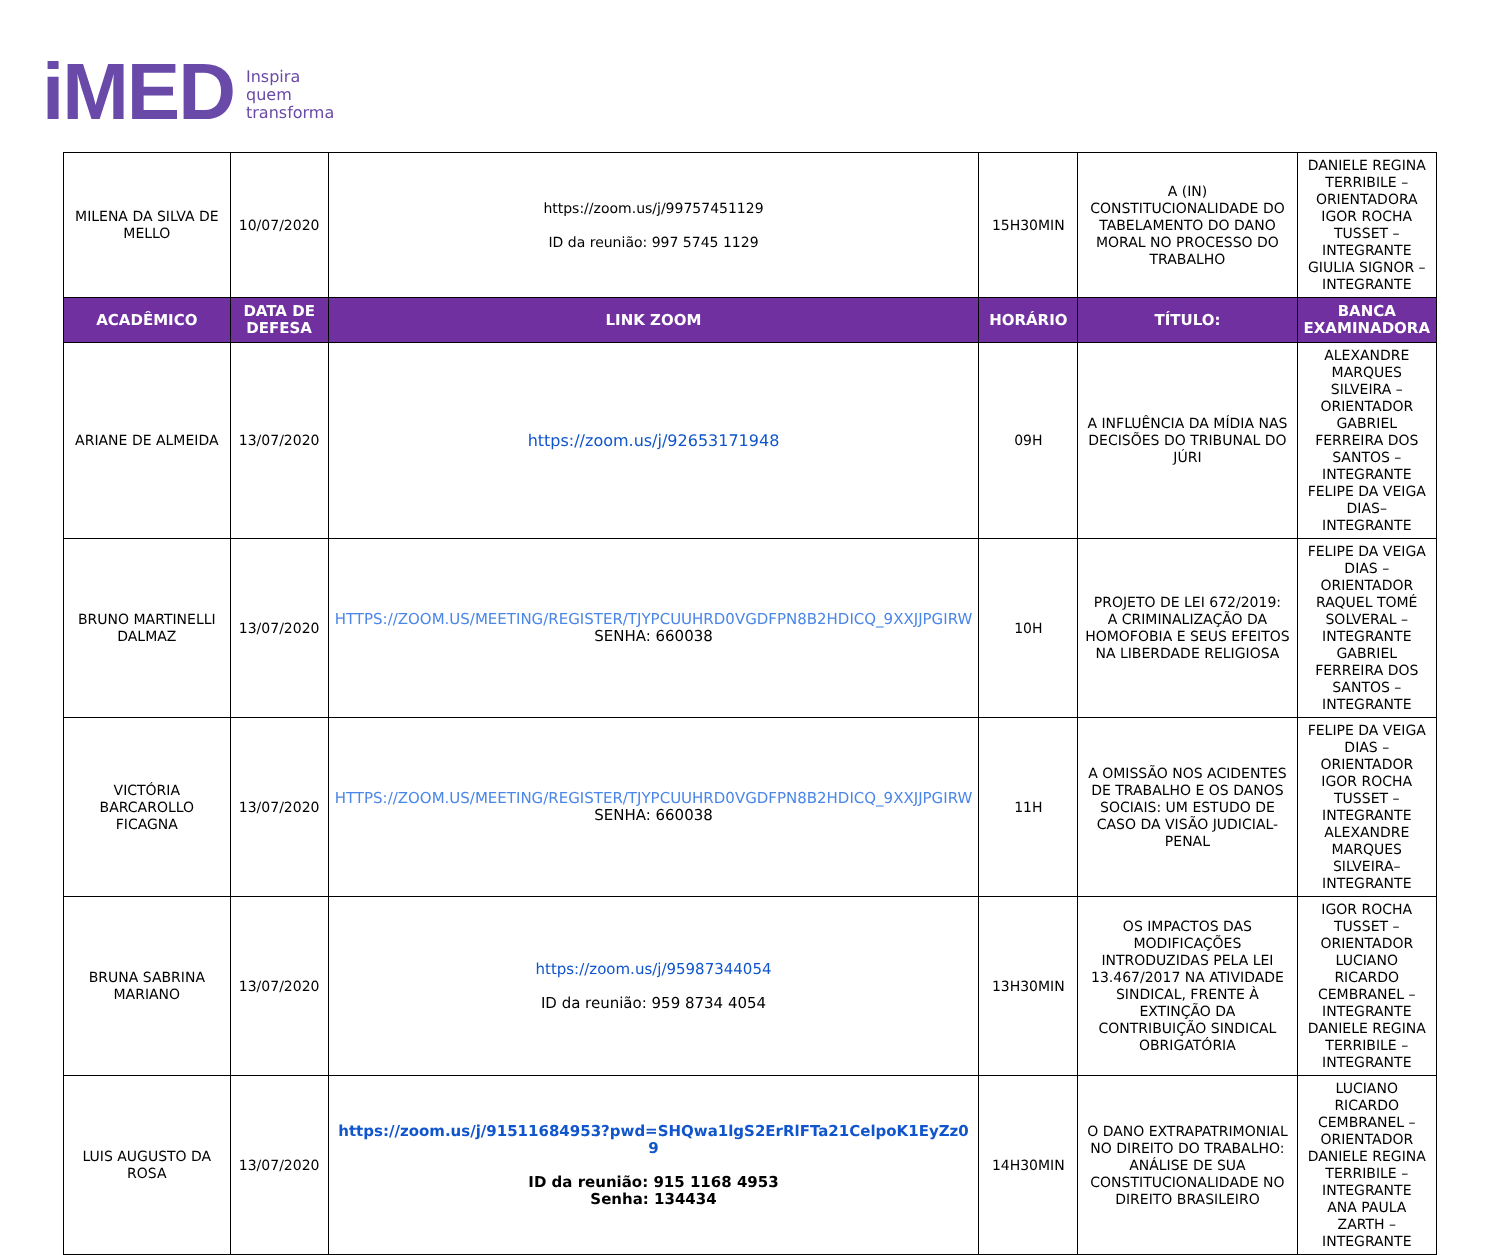iMED
Inspira
quem
transforma
| MILENA DA SILVA DE MELLO | 10/07/2020 | https://zoom.us/j/99757451129 ID da reunião: 997 5745 1129 | 15H30MIN | A (IN) CONSTITUCIONALIDADE DO TABELAMENTO DO DANO MORAL NO PROCESSO DO TRABALHO | DANIELE REGINA TERRIBILE – ORIENTADORA IGOR ROCHA TUSSET – INTEGRANTE GIULIA SIGNOR – INTEGRANTE |
| ACADÊMICO | DATA DE DEFESA | LINK ZOOM | HORÁRIO | TÍTULO: | BANCA EXAMINADORA |
| ARIANE DE ALMEIDA | 13/07/2020 | https://zoom.us/j/92653171948 | 09H | A INFLUÊNCIA DA MÍDIA NAS DECISÕES DO TRIBUNAL DO JÚRI | ALEXANDRE MARQUES SILVEIRA – ORIENTADOR GABRIEL FERREIRA DOS SANTOS – INTEGRANTE FELIPE DA VEIGA DIAS– INTEGRANTE |
| BRUNO MARTINELLI DALMAZ | 13/07/2020 | HTTPS://ZOOM.US/MEETING/REGISTER/TJYPCUUHRD0VGDFPN8B2HDICQ_9XXJJPGIRW SENHA: 660038 | 10H | PROJETO DE LEI 672/2019: A CRIMINALIZAÇÃO DA HOMOFOBIA E SEUS EFEITOS NA LIBERDADE RELIGIOSA | FELIPE DA VEIGA DIAS – ORIENTADOR RAQUEL TOMÉ SOLVERAL – INTEGRANTE GABRIEL FERREIRA DOS SANTOS – INTEGRANTE |
| VICTÓRIA BARCAROLLO FICAGNA | 13/07/2020 | HTTPS://ZOOM.US/MEETING/REGISTER/TJYPCUUHRD0VGDFPN8B2HDICQ_9XXJJPGIRW SENHA: 660038 | 11H | A OMISSÃO NOS ACIDENTES DE TRABALHO E OS DANOS SOCIAIS: UM ESTUDO DE CASO DA VISÃO JUDICIAL-PENAL | FELIPE DA VEIGA DIAS – ORIENTADOR IGOR ROCHA TUSSET – INTEGRANTE ALEXANDRE MARQUES SILVEIRA– INTEGRANTE |
| BRUNA SABRINA MARIANO | 13/07/2020 | https://zoom.us/j/95987344054 ID da reunião: 959 8734 4054 | 13H30MIN | OS IMPACTOS DAS MODIFICAÇÕES INTRODUZIDAS PELA LEI 13.467/2017 NA ATIVIDADE SINDICAL, FRENTE À EXTINÇÃO DA CONTRIBUIÇÃO SINDICAL OBRIGATÓRIA | IGOR ROCHA TUSSET – ORIENTADOR LUCIANO RICARDO CEMBRANEL – INTEGRANTE DANIELE REGINA TERRIBILE – INTEGRANTE |
| LUIS AUGUSTO DA ROSA | 13/07/2020 | https://zoom.us/j/91511684953?pwd=SHQwa1lgS2ErRlFTa21CelpoK1EyZz09 ID da reunião: 915 1168 4953 Senha: 134434 | 14H30MIN | O DANO EXTRAPATRIMONIAL NO DIREITO DO TRABALHO: ANÁLISE DE SUA CONSTITUCIONALIDADE NO DIREITO BRASILEIRO | LUCIANO RICARDO CEMBRANEL – ORIENTADOR DANIELE REGINA TERRIBILE – INTEGRANTE ANA PAULA ZARTH – INTEGRANTE |